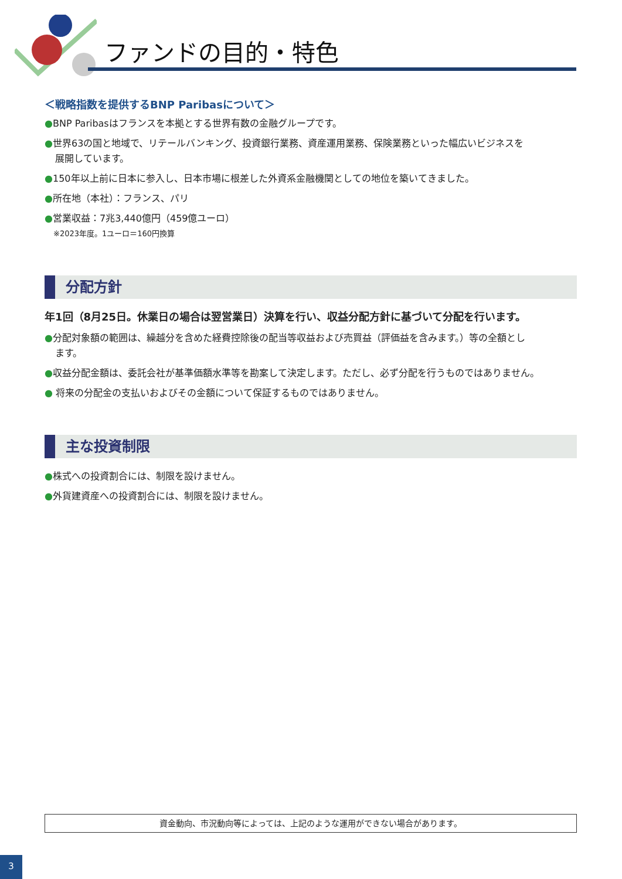ファンドの目的・特色
＜戦略指数を提供するBNP Paribasについて＞
●BNP Paribasはフランスを本拠とする世界有数の金融グループです。
●世界63の国と地域で、リテールバンキング、投資銀行業務、資産運用業務、保険業務といった幅広いビジネスを
展開しています。
●150年以上前に日本に参入し、日本市場に根差した外資系金融機関としての地位を築いてきました。
●所在地（本社）：フランス、パリ
●営業収益：7兆3,440億円（459億ユーロ）
※2023年度。1ユーロ＝160円換算
分配方針
年1回（8月25日。休業日の場合は翌営業日）決算を行い、収益分配方針に基づいて分配を行います。
●分配対象額の範囲は、繰越分を含めた経費控除後の配当等収益および売買益（評価益を含みます。）等の全額とし
ます。
●収益分配金額は、委託会社が基準価額水準等を勘案して決定します。ただし、必ず分配を行うものではありません。
● 将来の分配金の支払いおよびその金額について保証するものではありません。
主な投資制限
●株式への投資割合には、制限を設けません。
●外貨建資産への投資割合には、制限を設けません。
資金動向、市況動向等によっては、上記のような運用ができない場合があります。
3